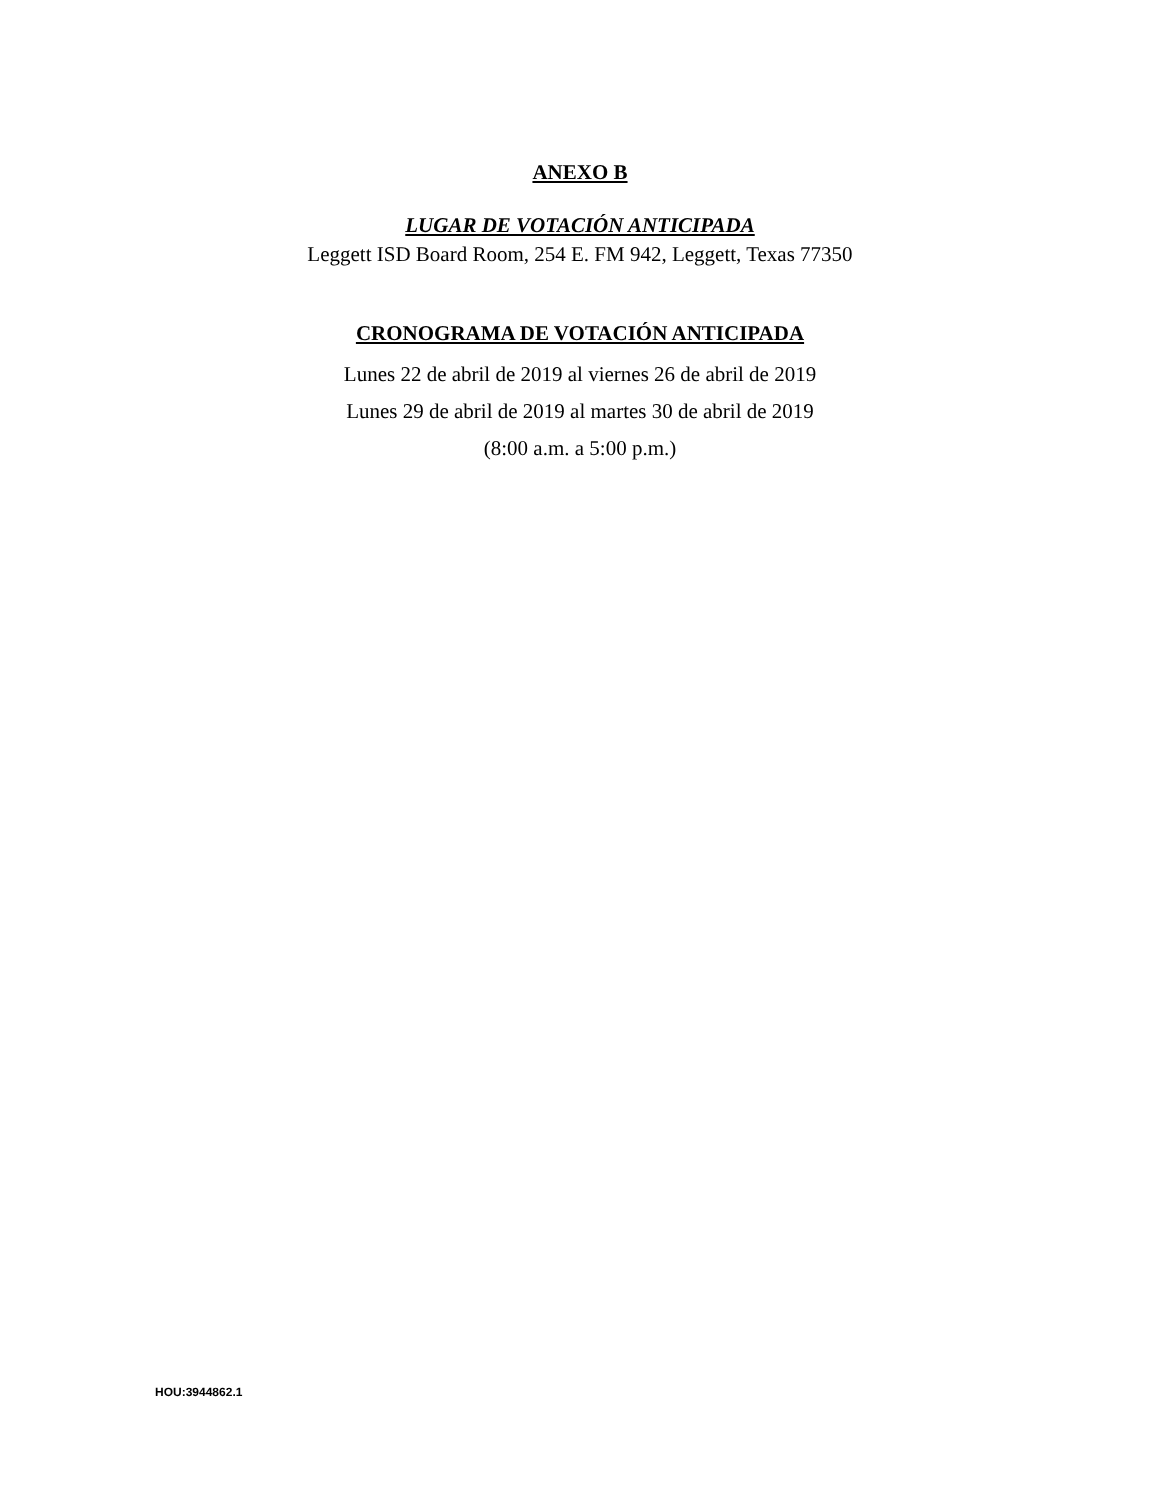ANEXO B
LUGAR DE VOTACIÓN ANTICIPADA
Leggett ISD Board Room, 254 E. FM 942, Leggett, Texas 77350
CRONOGRAMA DE VOTACIÓN ANTICIPADA
Lunes 22 de abril de 2019 al viernes 26 de abril de 2019
Lunes 29 de abril de 2019 al martes 30 de abril de 2019
(8:00 a.m. a 5:00 p.m.)
HOU:3944862.1